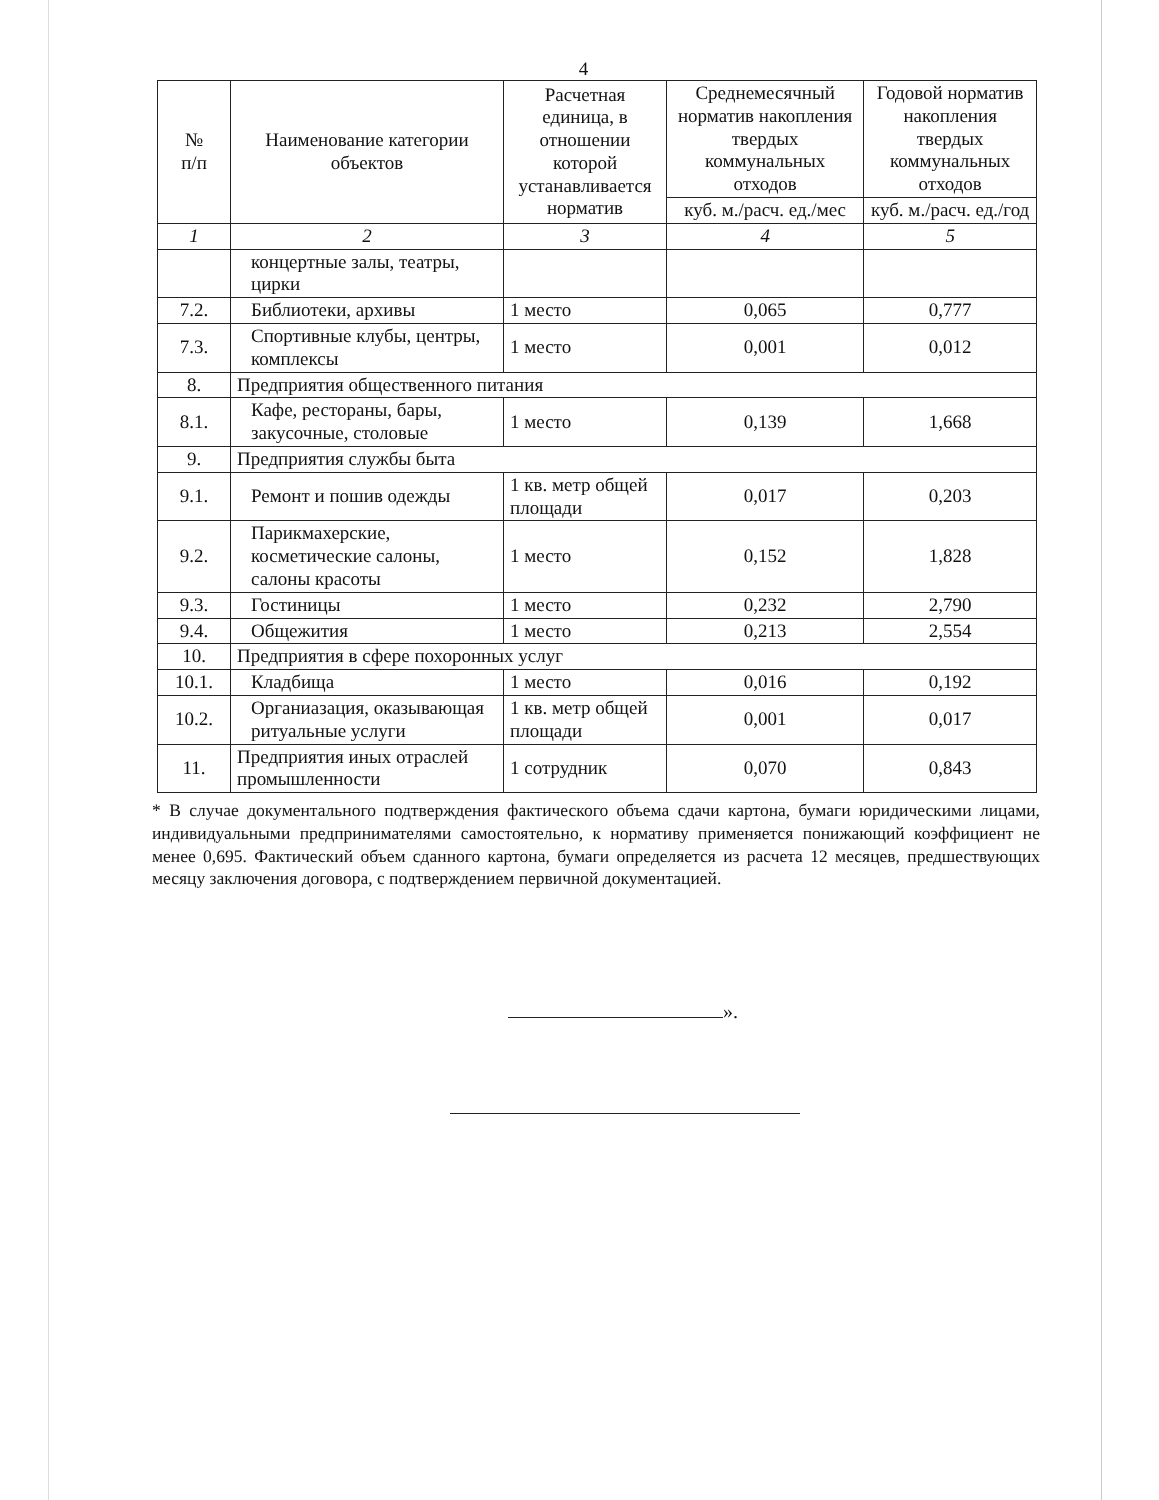4
| № п/п | Наименование категории объектов | Расчетная единица, в отношении которой устанавливается норматив | Среднемесячный норматив накопления твердых коммунальных отходов | Годовой норматив накопления твердых коммунальных отходов |
| --- | --- | --- | --- | --- |
| | | | куб. м./расч. ед./мес | куб. м./расч. ед./год |
| 1 | 2 | 3 | 4 | 5 |
| | концертные залы, театры, цирки | | | |
| 7.2. | Библиотеки, архивы | 1 место | 0,065 | 0,777 |
| 7.3. | Спортивные клубы, центры, комплексы | 1 место | 0,001 | 0,012 |
| 8. | Предприятия общественного питания | | | |
| 8.1. | Кафе, рестораны, бары, закусочные, столовые | 1 место | 0,139 | 1,668 |
| 9. | Предприятия службы быта | | | |
| 9.1. | Ремонт и пошив одежды | 1 кв. метр общей площади | 0,017 | 0,203 |
| 9.2. | Парикмахерские, косметические салоны, салоны красоты | 1 место | 0,152 | 1,828 |
| 9.3. | Гостиницы | 1 место | 0,232 | 2,790 |
| 9.4. | Общежития | 1 место | 0,213 | 2,554 |
| 10. | Предприятия в сфере похоронных услуг | | | |
| 10.1. | Кладбища | 1 место | 0,016 | 0,192 |
| 10.2. | Органиазация, оказывающая ритуальные услуги | 1 кв. метр общей площади | 0,001 | 0,017 |
| 11. | Предприятия иных отраслей промышленности | 1 сотрудник | 0,070 | 0,843 |
* В случае документального подтверждения фактического объема сдачи картона, бумаги юридическими лицами, индивидуальными предпринимателями самостоятельно, к нормативу применяется понижающий коэффициент не менее 0,695. Фактический объем сданного картона, бумаги определяется из расчета 12 месяцев, предшествующих месяцу заключения договора, с подтверждением первичной документацией.
».